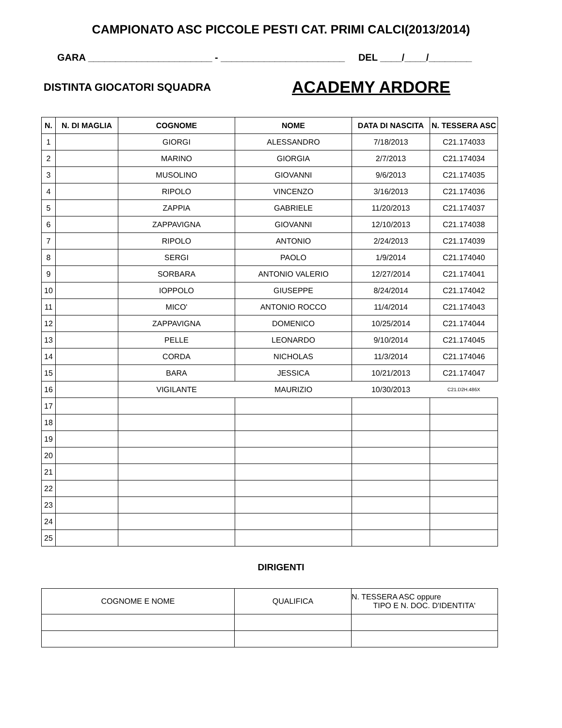CAMPIONATO ASC PICCOLE PESTI CAT. PRIMI CALCI(2013/2014)
GARA _______________________ - _______________________ DEL ____/____/________
DISTINTA GIOCATORI SQUADRA
ACADEMY ARDORE
| N. | N. DI MAGLIA | COGNOME | NOME | DATA DI NASCITA | N. TESSERA ASC |
| --- | --- | --- | --- | --- | --- |
| 1 | | GIORGI | ALESSANDRO | 7/18/2013 | C21.174033 |
| 2 | | MARINO | GIORGIA | 2/7/2013 | C21.174034 |
| 3 | | MUSOLINO | GIOVANNI | 9/6/2013 | C21.174035 |
| 4 | | RIPOLO | VINCENZO | 3/16/2013 | C21.174036 |
| 5 | | ZAPPIA | GABRIELE | 11/20/2013 | C21.174037 |
| 6 | | ZAPPAVIGNA | GIOVANNI | 12/10/2013 | C21.174038 |
| 7 | | RIPOLO | ANTONIO | 2/24/2013 | C21.174039 |
| 8 | | SERGI | PAOLO | 1/9/2014 | C21.174040 |
| 9 | | SORBARA | ANTONIO VALERIO | 12/27/2014 | C21.174041 |
| 10 | | IOPPOLO | GIUSEPPE | 8/24/2014 | C21.174042 |
| 11 | | MICO' | ANTONIO ROCCO | 11/4/2014 | C21.174043 |
| 12 | | ZAPPAVIGNA | DOMENICO | 10/25/2014 | C21.174044 |
| 13 | | PELLE | LEONARDO | 9/10/2014 | C21.174045 |
| 14 | | CORDA | NICHOLAS | 11/3/2014 | C21.174046 |
| 15 | | BARA | JESSICA | 10/21/2013 | C21.174047 |
| 16 | | VIGILANTE | MAURIZIO | 10/30/2013 | C21.D2H.486X |
| 17 | | | | | |
| 18 | | | | | |
| 19 | | | | | |
| 20 | | | | | |
| 21 | | | | | |
| 22 | | | | | |
| 23 | | | | | |
| 24 | | | | | |
| 25 | | | | | |
DIRIGENTI
| COGNOME E NOME | QUALIFICA | N. TESSERA ASC oppure TIPO E N. DOC. D'IDENTITA' |